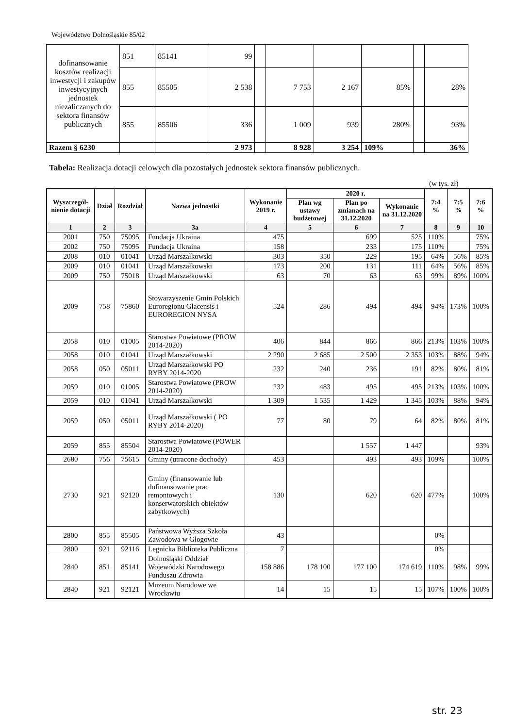Województwo Dolnośląskie 85/02
| dofinansowanie kosztów realizacji inwestycji i zakupów inwestycyjnych jednostek niezaliczanych do sektora finansów publicznych | 851 | 85141 | 99 | | | | | | |
| | 855 | 85505 | 2 538 | | 7 753 | 2 167 | 85% | | 28% |
| | 855 | 85506 | 336 | | 1 009 | 939 | 280% | | 93% |
| Razem § 6230 | | | 2 973 | | 8 928 | 3 254 | 109% | | 36% |
Tabela: Realizacja dotacji celowych dla pozostałych jednostek sektora finansów publicznych.
(w tys. zł)
| Wyszczegól-nienie dotacji | Dział | Rozdział | Nazwa jednostki | Wykonanie 2019 r. | 2020 r. | | | 7:4 % | 7:5 % | 7:6 % |
| --- | --- | --- | --- | --- | --- | --- | --- | --- | --- | --- |
| | | | | | Plan wg ustawy budżetowej | Plan po zmianach na 31.12.2020 | Wykonanie na 31.12.2020 | | | |
| 1 | 2 | 3 | 3a | 4 | 5 | 6 | 7 | 8 | 9 | 10 |
| 2001 | 750 | 75095 | Fundacja Ukraina | 475 | | 699 | 525 | 110% | | 75% |
| 2002 | 750 | 75095 | Fundacja Ukraina | 158 | | 233 | 175 | 110% | | 75% |
| 2008 | 010 | 01041 | Urząd Marszałkowski | 303 | 350 | 229 | 195 | 64% | 56% | 85% |
| 2009 | 010 | 01041 | Urząd Marszałkowski | 173 | 200 | 131 | 111 | 64% | 56% | 85% |
| 2009 | 750 | 75018 | Urząd Marszałkowski | 63 | 70 | 63 | 63 | 99% | 89% | 100% |
| 2009 | 758 | 75860 | Stowarzyszenie Gmin Polskich Euroregionu Glacensis i EUROREGION NYSA | 524 | 286 | 494 | 494 | 94% | 173% | 100% |
| 2058 | 010 | 01005 | Starostwa Powiatowe (PROW 2014-2020) | 406 | 844 | 866 | 866 | 213% | 103% | 100% |
| 2058 | 010 | 01041 | Urząd Marszałkowski | 2 290 | 2 685 | 2 500 | 2 353 | 103% | 88% | 94% |
| 2058 | 050 | 05011 | Urząd Marszałkowski PO RYBY 2014-2020 | 232 | 240 | 236 | 191 | 82% | 80% | 81% |
| 2059 | 010 | 01005 | Starostwa Powiatowe (PROW 2014-2020) | 232 | 483 | 495 | 495 | 213% | 103% | 100% |
| 2059 | 010 | 01041 | Urząd Marszałkowski | 1 309 | 1 535 | 1 429 | 1 345 | 103% | 88% | 94% |
| 2059 | 050 | 05011 | Urząd Marszałkowski ( PO RYBY 2014-2020) | 77 | 80 | 79 | 64 | 82% | 80% | 81% |
| 2059 | 855 | 85504 | Starostwa Powiatowe (POWER 2014-2020) | | | 1 557 | 1 447 | | | 93% |
| 2680 | 756 | 75615 | Gminy (utracone dochody) | 453 | | 493 | 493 | 109% | | 100% |
| 2730 | 921 | 92120 | Gminy (finansowanie lub dofinansowanie prac remontowych i konserwatorskich obiektów zabytkowych) | 130 | | 620 | 620 | 477% | | 100% |
| 2800 | 855 | 85505 | Państwowa Wyższa Szkoła Zawodowa w Głogowie | 43 | | | | 0% | | |
| 2800 | 921 | 92116 | Legnicka Biblioteka Publiczna | 7 | | | | 0% | | |
| 2840 | 851 | 85141 | Dolnośląski Oddział Wojewódzki Narodowego Funduszu Zdrowia | 158 886 | 178 100 | 177 100 | 174 619 | 110% | 98% | 99% |
| 2840 | 921 | 92121 | Muzeum Narodowe we Wrocławiu | 14 | 15 | 15 | 15 | 107% | 100% | 100% |
str. 23